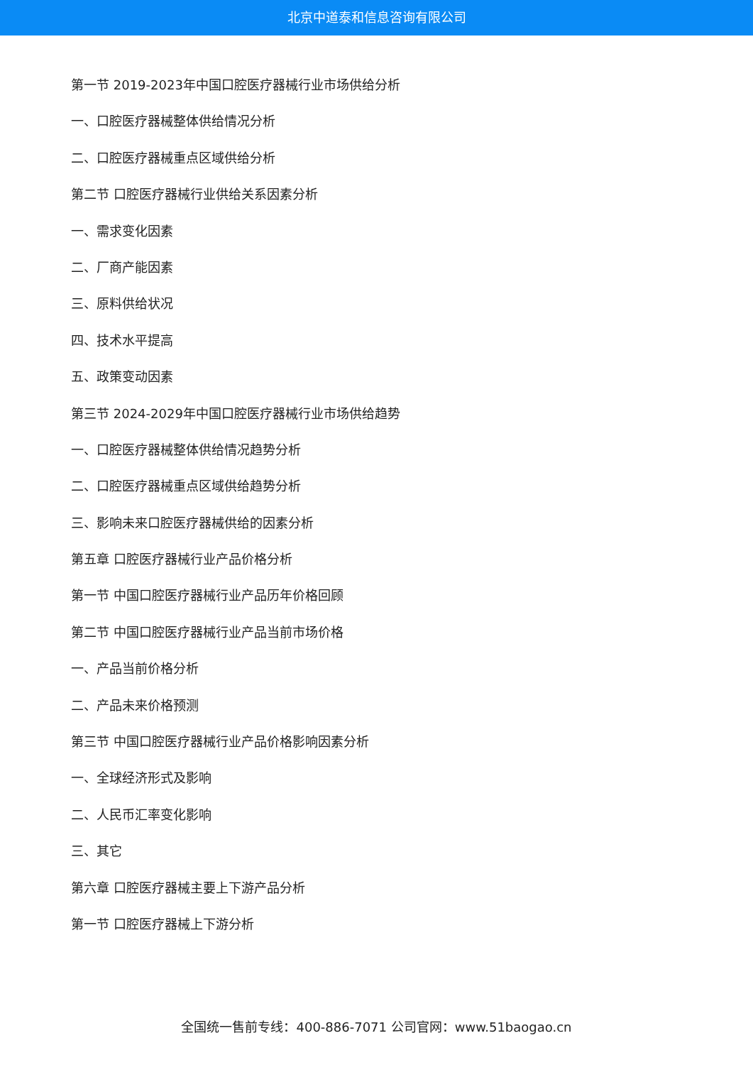北京中道泰和信息咨询有限公司
第一节 2019-2023年中国口腔医疗器械行业市场供给分析
一、口腔医疗器械整体供给情况分析
二、口腔医疗器械重点区域供给分析
第二节 口腔医疗器械行业供给关系因素分析
一、需求变化因素
二、厂商产能因素
三、原料供给状况
四、技术水平提高
五、政策变动因素
第三节 2024-2029年中国口腔医疗器械行业市场供给趋势
一、口腔医疗器械整体供给情况趋势分析
二、口腔医疗器械重点区域供给趋势分析
三、影响未来口腔医疗器械供给的因素分析
第五章 口腔医疗器械行业产品价格分析
第一节 中国口腔医疗器械行业产品历年价格回顾
第二节 中国口腔医疗器械行业产品当前市场价格
一、产品当前价格分析
二、产品未来价格预测
第三节 中国口腔医疗器械行业产品价格影响因素分析
一、全球经济形式及影响
二、人民币汇率变化影响
三、其它
第六章 口腔医疗器械主要上下游产品分析
第一节 口腔医疗器械上下游分析
全国统一售前专线：400-886-7071 公司官网：www.51baogao.cn